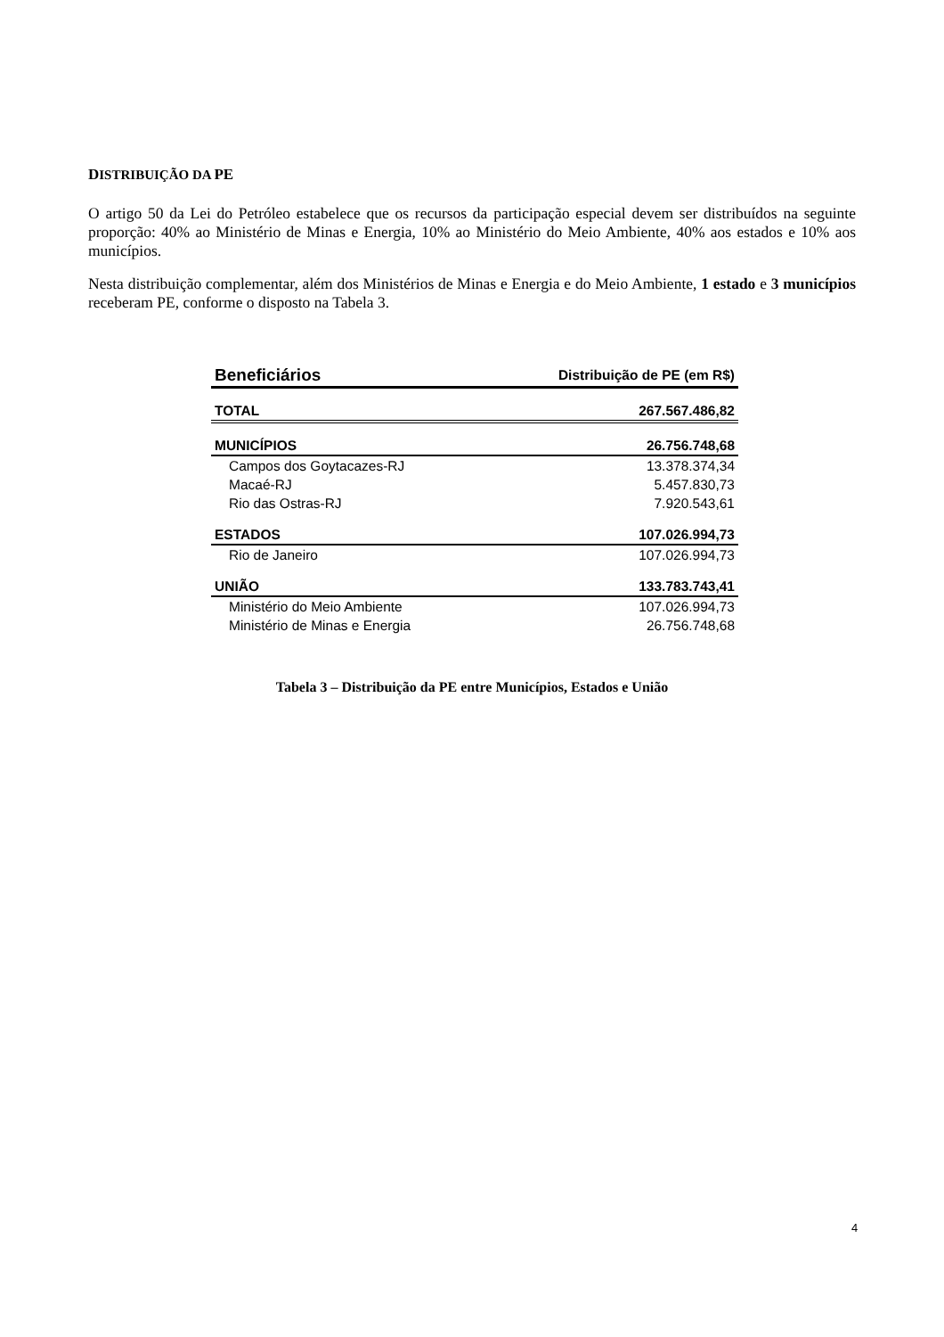DISTRIBUIÇÃO DA PE
O artigo 50 da Lei do Petróleo estabelece que os recursos da participação especial devem ser distribuídos na seguinte proporção: 40% ao Ministério de Minas e Energia, 10% ao Ministério do Meio Ambiente, 40% aos estados e 10% aos municípios.
Nesta distribuição complementar, além dos Ministérios de Minas e Energia e do Meio Ambiente, 1 estado e 3 municípios receberam PE, conforme o disposto na Tabela 3.
| Beneficiários | Distribuição de PE (em R$) |
| --- | --- |
| TOTAL | 267.567.486,82 |
| MUNICÍPIOS | 26.756.748,68 |
| Campos dos Goytacazes-RJ | 13.378.374,34 |
| Macaé-RJ | 5.457.830,73 |
| Rio das Ostras-RJ | 7.920.543,61 |
| ESTADOS | 107.026.994,73 |
| Rio de Janeiro | 107.026.994,73 |
| UNIÃO | 133.783.743,41 |
| Ministério do Meio Ambiente | 107.026.994,73 |
| Ministério de Minas e Energia | 26.756.748,68 |
Tabela 3 – Distribuição da PE entre Municípios, Estados e União
4